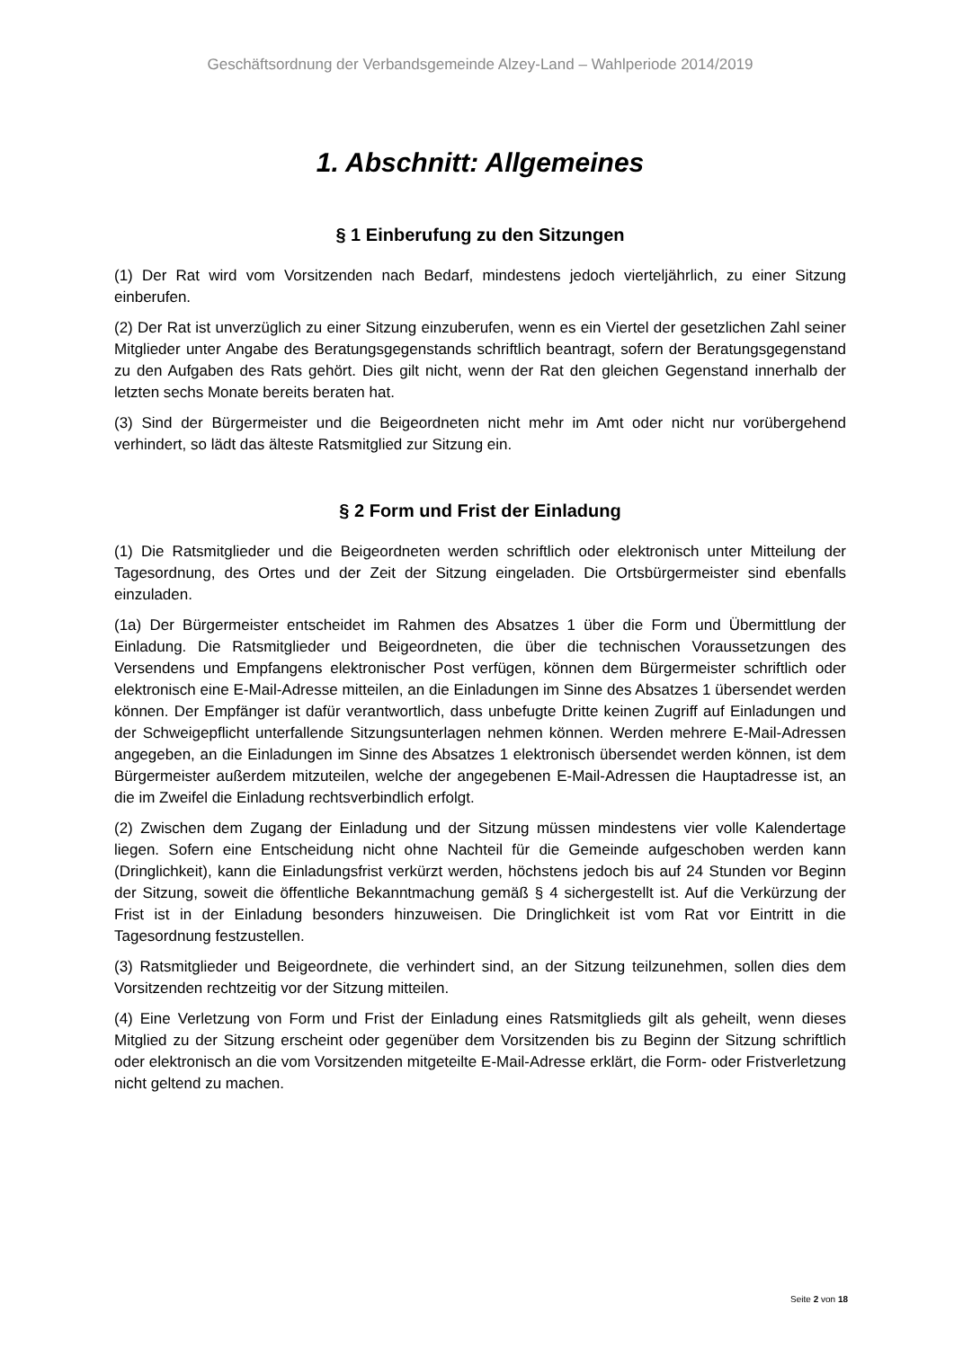Geschäftsordnung der Verbandsgemeinde Alzey-Land – Wahlperiode 2014/2019
1. Abschnitt: Allgemeines
§ 1 Einberufung zu den Sitzungen
(1) Der Rat wird vom Vorsitzenden nach Bedarf, mindestens jedoch vierteljährlich, zu einer Sitzung einberufen.
(2) Der Rat ist unverzüglich zu einer Sitzung einzuberufen, wenn es ein Viertel der gesetzlichen Zahl seiner Mitglieder unter Angabe des Beratungsgegenstands schriftlich beantragt, sofern der Beratungsgegenstand zu den Aufgaben des Rats gehört. Dies gilt nicht, wenn der Rat den gleichen Gegenstand innerhalb der letzten sechs Monate bereits beraten hat.
(3) Sind der Bürgermeister und die Beigeordneten nicht mehr im Amt oder nicht nur vorübergehend verhindert, so lädt das älteste Ratsmitglied zur Sitzung ein.
§ 2 Form und Frist der Einladung
(1) Die Ratsmitglieder und die Beigeordneten werden schriftlich oder elektronisch unter Mitteilung der Tagesordnung, des Ortes und der Zeit der Sitzung eingeladen. Die Ortsbürgermeister sind ebenfalls einzuladen.
(1a) Der Bürgermeister entscheidet im Rahmen des Absatzes 1 über die Form und Übermittlung der Einladung. Die Ratsmitglieder und Beigeordneten, die über die technischen Voraussetzungen des Versendens und Empfangens elektronischer Post verfügen, können dem Bürgermeister schriftlich oder elektronisch eine E-Mail-Adresse mitteilen, an die Einladungen im Sinne des Absatzes 1 übersendet werden können. Der Empfänger ist dafür verantwortlich, dass unbefugte Dritte keinen Zugriff auf Einladungen und der Schweigepflicht unterfallende Sitzungsunterlagen nehmen können. Werden mehrere E-Mail-Adressen angegeben, an die Einladungen im Sinne des Absatzes 1 elektronisch übersendet werden können, ist dem Bürgermeister außerdem mitzuteilen, welche der angegebenen E-Mail-Adressen die Hauptadresse ist, an die im Zweifel die Einladung rechtsverbindlich erfolgt.
(2) Zwischen dem Zugang der Einladung und der Sitzung müssen mindestens vier volle Kalendertage liegen. Sofern eine Entscheidung nicht ohne Nachteil für die Gemeinde aufgeschoben werden kann (Dringlichkeit), kann die Einladungsfrist verkürzt werden, höchstens jedoch bis auf 24 Stunden vor Beginn der Sitzung, soweit die öffentliche Bekanntmachung gemäß § 4 sichergestellt ist. Auf die Verkürzung der Frist ist in der Einladung besonders hinzuweisen. Die Dringlichkeit ist vom Rat vor Eintritt in die Tagesordnung festzustellen.
(3) Ratsmitglieder und Beigeordnete, die verhindert sind, an der Sitzung teilzunehmen, sollen dies dem Vorsitzenden rechtzeitig vor der Sitzung mitteilen.
(4) Eine Verletzung von Form und Frist der Einladung eines Ratsmitglieds gilt als geheilt, wenn dieses Mitglied zu der Sitzung erscheint oder gegenüber dem Vorsitzenden bis zu Beginn der Sitzung schriftlich oder elektronisch an die vom Vorsitzenden mitgeteilte E-Mail-Adresse erklärt, die Form- oder Fristverletzung nicht geltend zu machen.
Seite 2 von 18